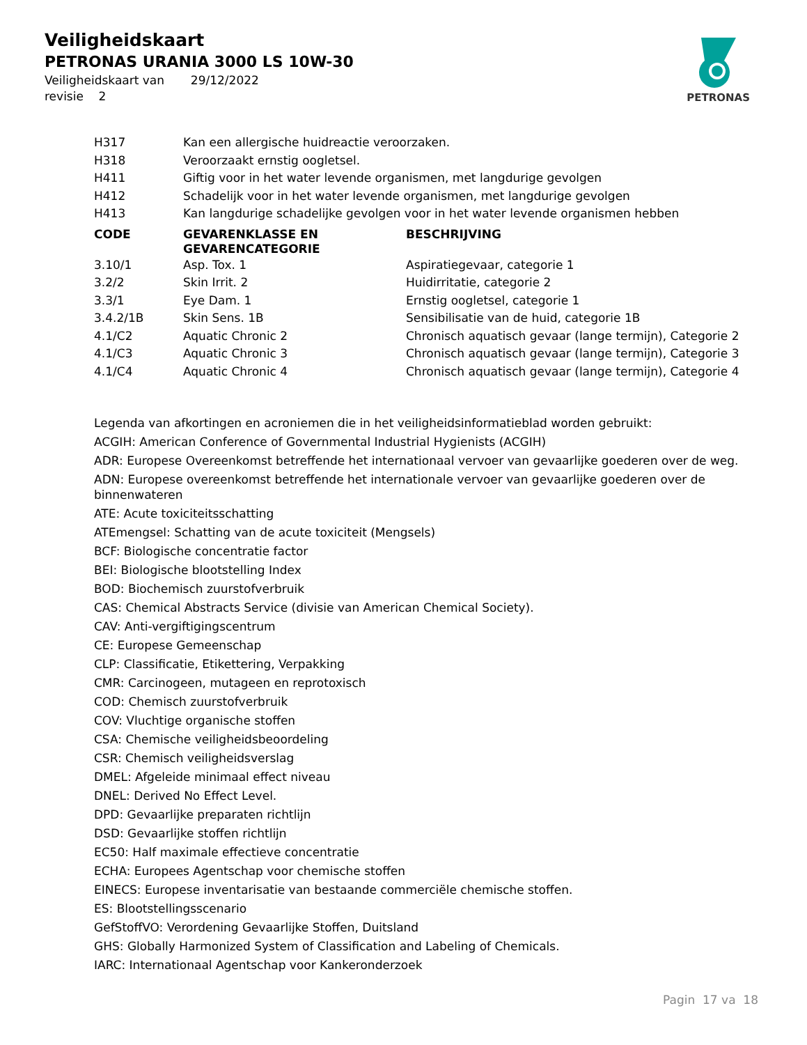Veiligheidskaart
PETRONAS URANIA 3000 LS 10W-30
Veiligheidskaart van 29/12/2022
revisie 2
PETRONAS
| H317 | Kan een allergische huidreactie veroorzaken. |
| H318 | Veroorzaakt ernstig oogletsel. |
| H411 | Giftig voor in het water levende organismen, met langdurige gevolgen |
| H412 | Schadelijk voor in het water levende organismen, met langdurige gevolgen |
| H413 | Kan langdurige schadelijke gevolgen voor in het water levende organismen hebben |
| CODE | GEVARENKLASSE EN GEVARENCATEGORIE | BESCHRIJVING |
| --- | --- | --- |
| 3.10/1 | Asp. Tox. 1 | Aspiratiegevaar, categorie 1 |
| 3.2/2 | Skin Irrit. 2 | Huidirritatie, categorie 2 |
| 3.3/1 | Eye Dam. 1 | Ernstig oogletsel, categorie 1 |
| 3.4.2/1B | Skin Sens. 1B | Sensibilisatie van de huid, categorie 1B |
| 4.1/C2 | Aquatic Chronic 2 | Chronisch aquatisch gevaar (lange termijn), Categorie 2 |
| 4.1/C3 | Aquatic Chronic 3 | Chronisch aquatisch gevaar (lange termijn), Categorie 3 |
| 4.1/C4 | Aquatic Chronic 4 | Chronisch aquatisch gevaar (lange termijn), Categorie 4 |
Legenda van afkortingen en acroniemen die in het veiligheidsinformatieblad worden gebruikt:
ACGIH: American Conference of Governmental Industrial Hygienists (ACGIH)
ADR: Europese Overeenkomst betreffende het internationaal vervoer van gevaarlijke goederen over de weg.
ADN: Europese overeenkomst betreffende het internationale vervoer van gevaarlijke goederen over de binnenwateren
ATE: Acute toxiciteitsschatting
ATEmengsel: Schatting van de acute toxiciteit (Mengsels)
BCF: Biologische concentratie factor
BEI: Biologische blootstelling Index
BOD: Biochemisch zuurstofverbruik
CAS: Chemical Abstracts Service (divisie van American Chemical Society).
CAV: Anti-vergiftigingscentrum
CE: Europese Gemeenschap
CLP: Classificatie, Etikettering, Verpakking
CMR: Carcinogeen, mutageen en reprotoxisch
COD: Chemisch zuurstofverbruik
COV: Vluchtige organische stoffen
CSA: Chemische veiligheidsbeoordeling
CSR: Chemisch veiligheidsverslag
DMEL: Afgeleide minimaal effect niveau
DNEL: Derived No Effect Level.
DPD: Gevaarlijke preparaten richtlijn
DSD: Gevaarlijke stoffen richtlijn
EC50: Half maximale effectieve concentratie
ECHA: Europees Agentschap voor chemische stoffen
EINECS: Europese inventarisatie van bestaande commerciële chemische stoffen.
ES: Blootstellingsscenario
GefStoffVO: Verordening Gevaarlijke Stoffen, Duitsland
GHS: Globally Harmonized System of Classification and Labeling of Chemicals.
IARC: Internationaal Agentschap voor Kankeronderzoek
Pagin 17 va 18